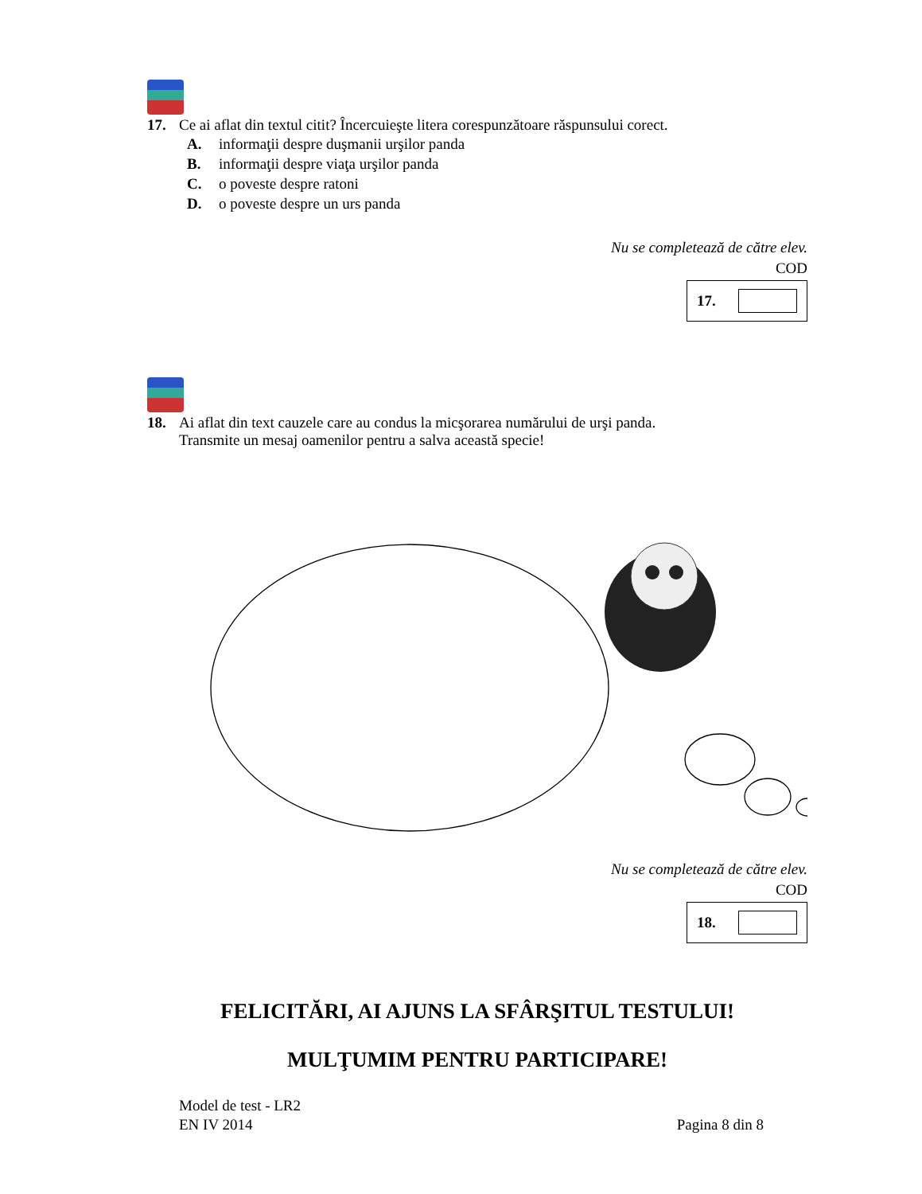17. Ce ai aflat din textul citit? Încercuieşte litera corespunzătoare răspunsului corect.
A. informaţii despre duşmanii urşilor panda
B. informaţii despre viaţa urşilor panda
C. o poveste despre ratoni
D. o poveste despre un urs panda
Nu se completează de către elev.
COD
17.
18. Ai aflat din text cauzele care au condus la micşorarea numărului de urşi panda.
Transmite un mesaj oamenilor pentru a salva această specie!
Nu se completează de către elev.
COD
18.
FELICITĂRI, AI AJUNS LA SFÂRŞITUL TESTULUI!
MULŢUMIM PENTRU PARTICIPARE!
Model de test - LR2
EN IV 2014
Pagina 8 din 8